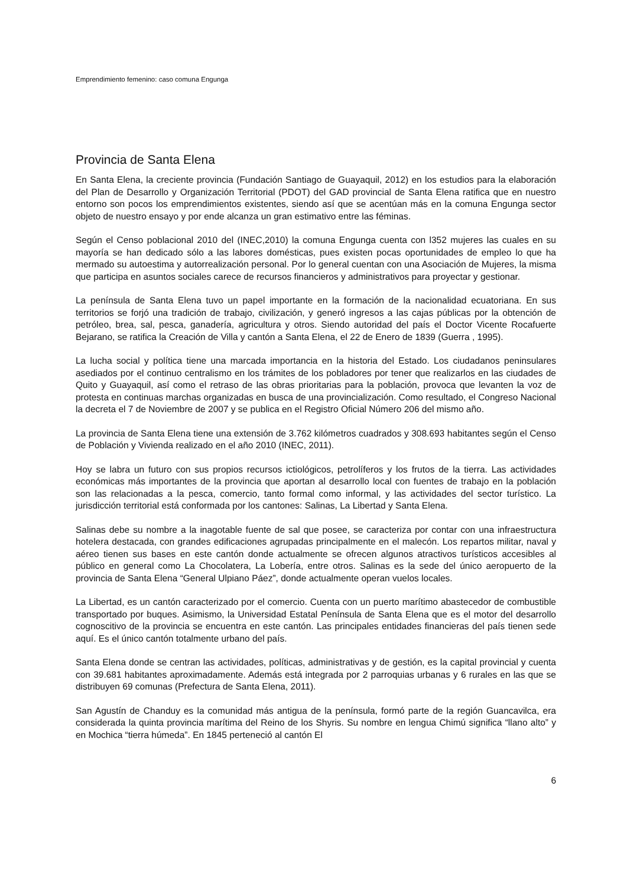Emprendimiento femenino: caso comuna Engunga
Provincia de Santa Elena
En Santa Elena, la creciente provincia (Fundación Santiago de Guayaquil, 2012) en los estudios para la elaboración del Plan de Desarrollo y Organización Territorial (PDOT) del GAD provincial de Santa Elena ratifica que en nuestro entorno son pocos los emprendimientos existentes, siendo así que se acentúan más en la comuna Engunga sector objeto de nuestro ensayo y por ende alcanza un gran estimativo entre las féminas.
Según el Censo poblacional 2010 del (INEC,2010) la comuna Engunga cuenta con l352 mujeres las cuales en su mayoría se han dedicado sólo a las labores domésticas, pues existen pocas oportunidades de empleo lo que ha mermado su autoestima y autorrealización personal. Por lo general cuentan con una Asociación de Mujeres, la misma que participa en asuntos sociales carece de recursos financieros y administrativos para proyectar y gestionar.
La península de Santa Elena tuvo un papel importante en la formación de la nacionalidad ecuatoriana. En sus territorios se forjó una tradición de trabajo, civilización, y generó ingresos a las cajas públicas por la obtención de petróleo, brea, sal, pesca, ganadería, agricultura y otros. Siendo autoridad del país el Doctor Vicente Rocafuerte Bejarano, se ratifica la Creación de Villa y cantón a Santa Elena, el 22 de Enero de 1839 (Guerra , 1995).
La lucha social y política tiene una marcada importancia en la historia del Estado. Los ciudadanos peninsulares asediados por el continuo centralismo en los trámites de los pobladores por tener que realizarlos en las ciudades de Quito y Guayaquil, así como el retraso de las obras prioritarias para la población, provoca que levanten la voz de protesta en continuas marchas organizadas en busca de una provincialización. Como resultado, el Congreso Nacional la decreta el 7 de Noviembre de 2007 y se publica en el Registro Oficial Número 206 del mismo año.
La provincia de Santa Elena tiene una extensión de 3.762 kilómetros cuadrados y 308.693 habitantes según el Censo de Población y Vivienda realizado en el año 2010 (INEC, 2011).
Hoy se labra un futuro con sus propios recursos ictiológicos, petrolíferos y los frutos de la tierra. Las actividades económicas más importantes de la provincia que aportan al desarrollo local con fuentes de trabajo en la población son las relacionadas a la pesca, comercio, tanto formal como informal, y las actividades del sector turístico. La jurisdicción territorial está conformada por los cantones: Salinas, La Libertad y Santa Elena.
Salinas debe su nombre a la inagotable fuente de sal que posee, se caracteriza por contar con una infraestructura hotelera destacada, con grandes edificaciones agrupadas principalmente en el malecón. Los repartos militar, naval y aéreo tienen sus bases en este cantón donde actualmente se ofrecen algunos atractivos turísticos accesibles al público en general como La Chocolatera, La Lobería, entre otros. Salinas es la sede del único aeropuerto de la provincia de Santa Elena “General Ulpiano Páez”, donde actualmente operan vuelos locales.
La Libertad, es un cantón caracterizado por el comercio. Cuenta con un puerto marítimo abastecedor de combustible transportado por buques. Asimismo, la Universidad Estatal Península de Santa Elena que es el motor del desarrollo cognoscitivo de la provincia se encuentra en este cantón. Las principales entidades financieras del país tienen sede aquí. Es el único cantón totalmente urbano del país.
Santa Elena donde se centran las actividades, políticas, administrativas y de gestión, es la capital provincial y cuenta con 39.681 habitantes aproximadamente. Además está integrada por 2 parroquias urbanas y 6 rurales en las que se distribuyen 69 comunas (Prefectura de Santa Elena, 2011).
San Agustín de Chanduy es la comunidad más antigua de la península, formó parte de la región Guancavilca, era considerada la quinta provincia marítima del Reino de los Shyris. Su nombre en lengua Chimú significa “llano alto” y en Mochica “tierra húmeda”. En 1845 perteneció al cantón El
6